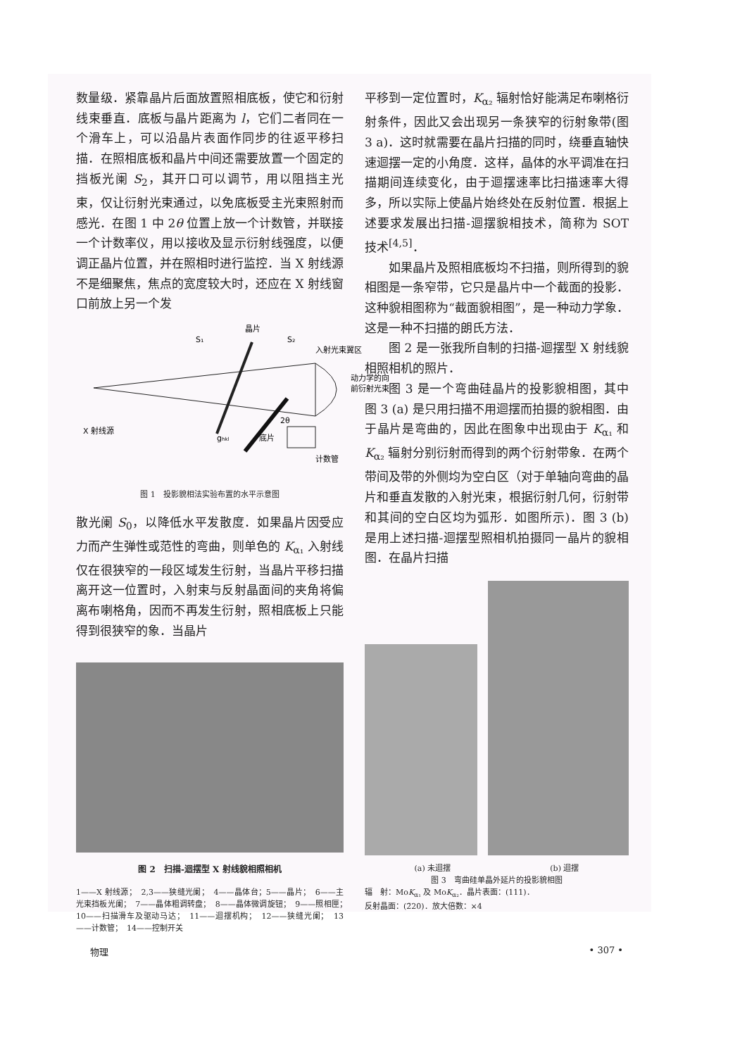数量级．紧靠晶片后面放置照相底板，使它和衍射线束垂直．底板与晶片距离为 l，它们二者同在一个滑车上，可以沿晶片表面作同步的往返平移扫描．在照相底板和晶片中间还需要放置一个固定的挡板光阑 S<sub>2</sub>，其开口可以调节，用以阻挡主光束，仅让衍射光束通过，以免底板受主光束照射而感光．在图 1 中 2θ 位置上放一个计数管，并联接一个计数率仪，用以接收及显示衍射线强度，以便调正晶片位置，并在照相时进行监控．当 X 射线源不是细聚焦，焦点的宽度较大时，还应在 X 射线窗口前放上另一个发
晶片
S₁
S₂
入射光束翼区
动力学的向
前衍射光束
X 射线源
ghkl
底片
2θ
计数管
图 1　投影貌相法实验布置的水平示意图
散光阑 S<sub>0</sub>，以降低水平发散度．如果晶片因受应力而产生弹性或范性的弯曲，则单色的 K<sub>α₁</sub> 入射线仅在很狭窄的一段区域发生衍射，当晶片平移扫描离开这一位置时，入射束与反射晶面间的夹角将偏离布喇格角，因而不再发生衍射，照相底板上只能得到很狭窄的象．当晶片
图 2　扫描-迴摆型 X 射线貌相照相机
1——X 射线源；　2,3——狭缝光阑；　4——晶体台；5——晶片；　6——主光束挡板光阑；　7——晶体粗调转盘；　8——晶体微调旋钮；　9——照相匣；　10——扫描滑车及驱动马达；　11——迴摆机构；　12——狭缝光阑；　13——计数管；　14——控制开关
平移到一定位置时，K<sub>α₂</sub> 辐射恰好能满足布喇格衍射条件，因此又会出现另一条狭窄的衍射象带(图 3 a)．这时就需要在晶片扫描的同时，绕垂直轴快速迴摆一定的小角度．这样，晶体的水平调准在扫描期间连续变化，由于迴摆速率比扫描速率大得多，所以实际上使晶片始终处在反射位置．根据上述要求发展出扫描-迴摆貌相技术，简称为 SOT 技术<sup>[4,5]</sup>．
如果晶片及照相底板均不扫描，则所得到的貌相图是一条窄带，它只是晶片中一个截面的投影．这种貌相图称为“截面貌相图”，是一种动力学象．这是一种不扫描的朗氏方法．
图 2 是一张我所自制的扫描-迴摆型 X 射线貌相照相机的照片．
图 3 是一个弯曲硅晶片的投影貌相图，其中图 3 (a) 是只用扫描不用迴摆而拍摄的貌相图．由于晶片是弯曲的，因此在图象中出现由于 K<sub>α₁</sub> 和 K<sub>α₂</sub> 辐射分别衍射而得到的两个衍射带象．在两个带间及带的外侧均为空白区（对于单轴向弯曲的晶片和垂直发散的入射光束，根据衍射几何，衍射带和其间的空白区均为弧形．如图所示)．图 3 (b) 是用上述扫描-迴摆型照相机拍摄同一晶片的貌相图．在晶片扫描
(a) 未迴摆 (b) 迴摆
图 3　弯曲硅单晶外延片的投影貌相图
辐　射：MoK<sub>α₁</sub> 及 MoK<sub>α₂</sub>．晶片表面：(111)．
反射晶面：(2̄20)．放大倍数：×4
物理 • 307 •